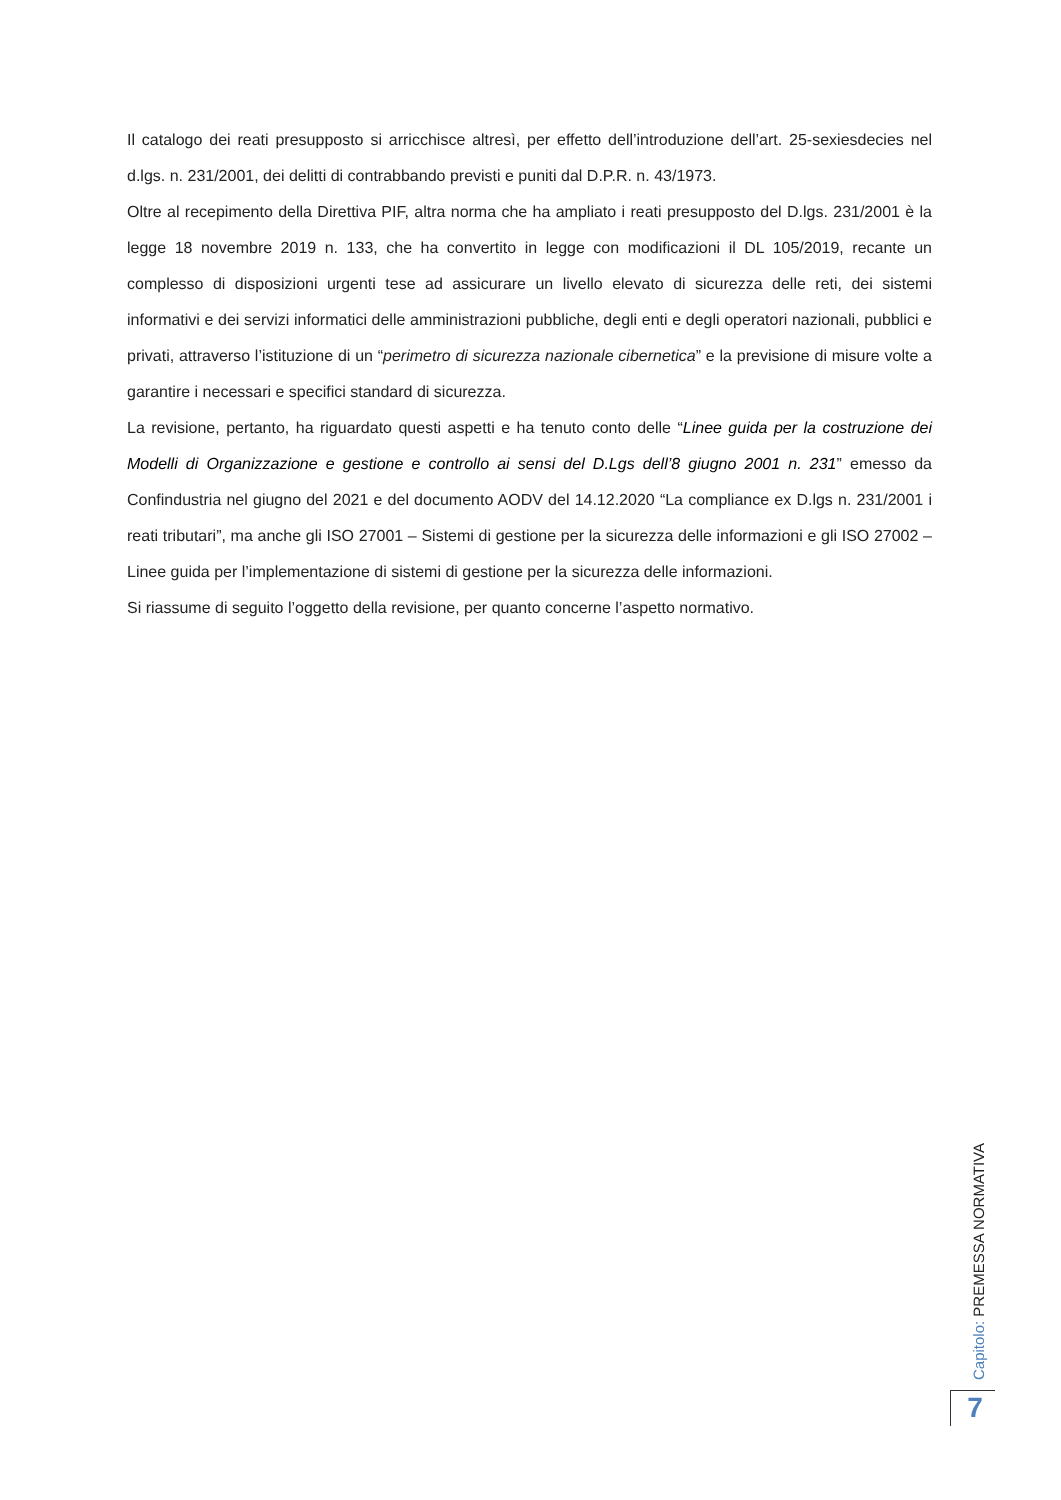Il catalogo dei reati presupposto si arricchisce altresì, per effetto dell’introduzione dell’art. 25-sexiesdecies nel d.lgs. n. 231/2001, dei delitti di contrabbando previsti e puniti dal D.P.R. n. 43/1973.
Oltre al recepimento della Direttiva PIF, altra norma che ha ampliato i reati presupposto del D.lgs. 231/2001 è la legge 18 novembre 2019 n. 133, che ha convertito in legge con modificazioni il DL 105/2019, recante un complesso di disposizioni urgenti tese ad assicurare un livello elevato di sicurezza delle reti, dei sistemi informativi e dei servizi informatici delle amministrazioni pubbliche, degli enti e degli operatori nazionali, pubblici e privati, attraverso l’istituzione di un “perimetro di sicurezza nazionale cibernetica” e la previsione di misure volte a garantire i necessari e specifici standard di sicurezza.
La revisione, pertanto, ha riguardato questi aspetti e ha tenuto conto delle “Linee guida per la costruzione dei Modelli di Organizzazione e gestione e controllo ai sensi del D.Lgs dell’8 giugno 2001 n. 231” emesso da Confindustria nel giugno del 2021 e del documento AODV del 14.12.2020 “La compliance ex D.lgs n. 231/2001 i reati tributari”, ma anche gli ISO 27001 – Sistemi di gestione per la sicurezza delle informazioni e gli ISO 27002 – Linee guida per l’implementazione di sistemi di gestione per la sicurezza delle informazioni.
Si riassume di seguito l’oggetto della revisione, per quanto concerne l’aspetto normativo.
Capitolo: PREMESSA NORMATIVA
7